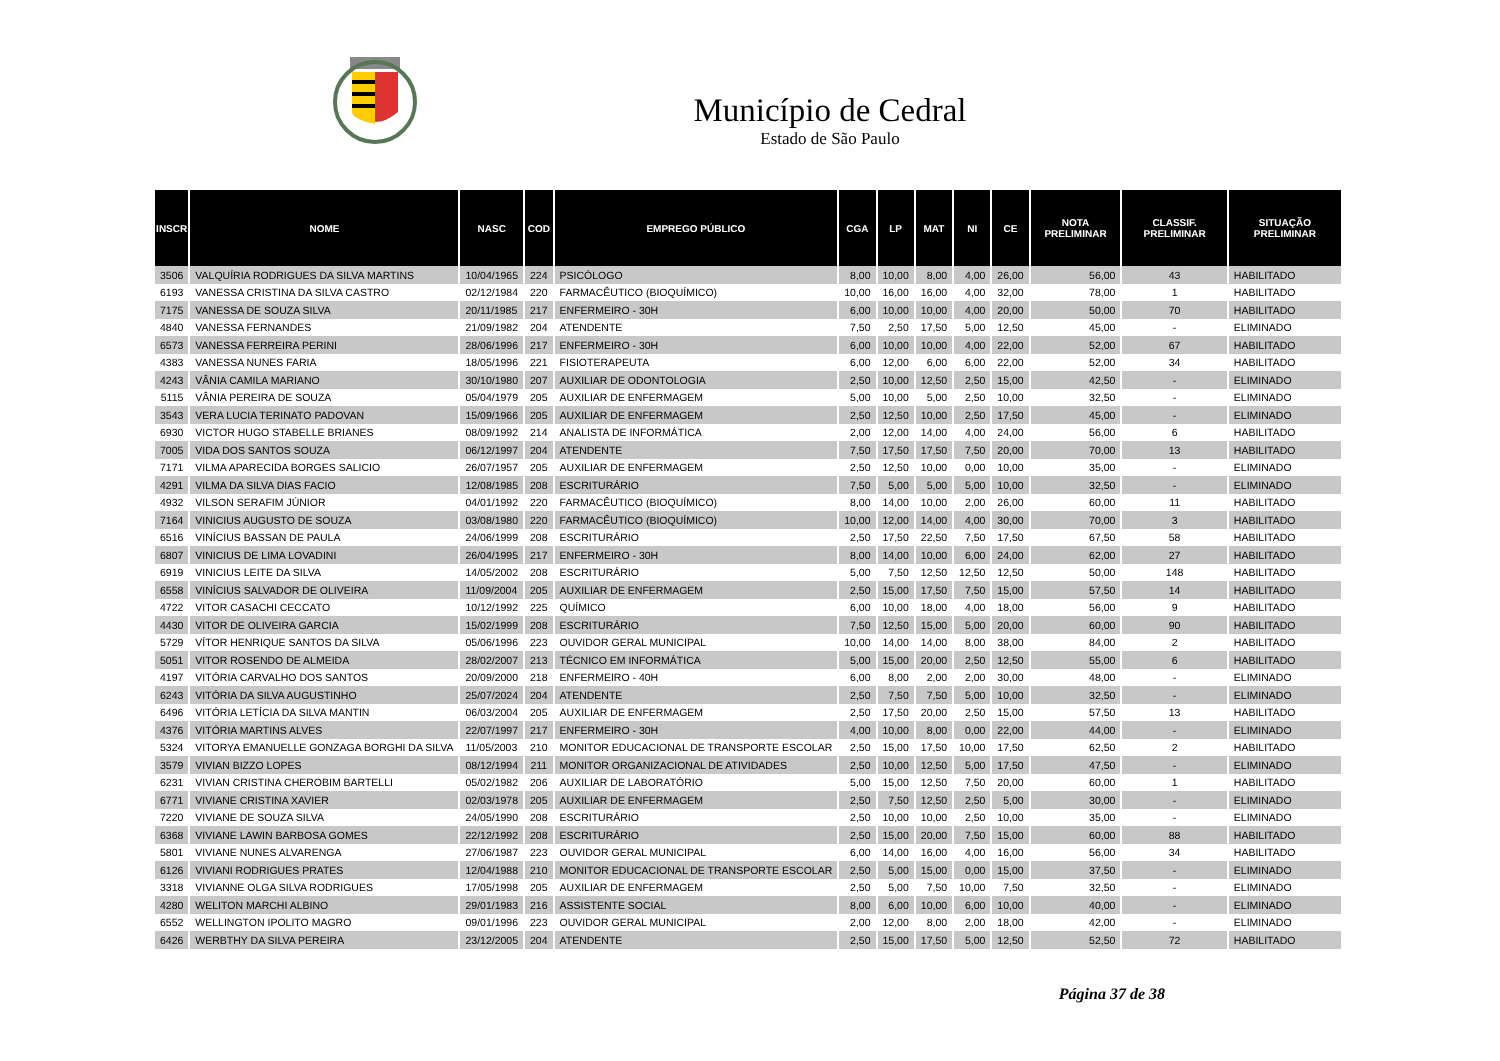Município de Cedral
Estado de São Paulo
| INSCR | NOME | NASC | COD | EMPREGO PÚBLICO | CGA | LP | MAT | NI | CE | NOTA PRELIMINAR | CLASSIF. PRELIMINAR | SITUAÇÃO PRELIMINAR |
| --- | --- | --- | --- | --- | --- | --- | --- | --- | --- | --- | --- | --- |
| 3506 | VALQUÍRIA RODRIGUES DA SILVA MARTINS | 10/04/1965 | 224 | PSICÓLOGO | 8,00 | 10,00 | 8,00 | 4,00 | 26,00 | 56,00 | 43 | HABILITADO |
| 6193 | VANESSA CRISTINA DA SILVA CASTRO | 02/12/1984 | 220 | FARMACÊUTICO (BIOQUÍMICO) | 10,00 | 16,00 | 16,00 | 4,00 | 32,00 | 78,00 | 1 | HABILITADO |
| 7175 | VANESSA DE SOUZA SILVA | 20/11/1985 | 217 | ENFERMEIRO - 30H | 6,00 | 10,00 | 10,00 | 4,00 | 20,00 | 50,00 | 70 | HABILITADO |
| 4840 | VANESSA FERNANDES | 21/09/1982 | 204 | ATENDENTE | 7,50 | 2,50 | 17,50 | 5,00 | 12,50 | 45,00 | - | ELIMINADO |
| 6573 | VANESSA FERREIRA PERINI | 28/06/1996 | 217 | ENFERMEIRO - 30H | 6,00 | 10,00 | 10,00 | 4,00 | 22,00 | 52,00 | 67 | HABILITADO |
| 4383 | VANESSA NUNES FARIA | 18/05/1996 | 221 | FISIOTERAPEUTA | 6,00 | 12,00 | 6,00 | 6,00 | 22,00 | 52,00 | 34 | HABILITADO |
| 4243 | VÂNIA CAMILA MARIANO | 30/10/1980 | 207 | AUXILIAR DE ODONTOLOGIA | 2,50 | 10,00 | 12,50 | 2,50 | 15,00 | 42,50 | - | ELIMINADO |
| 5115 | VÂNIA PEREIRA DE SOUZA | 05/04/1979 | 205 | AUXILIAR DE ENFERMAGEM | 5,00 | 10,00 | 5,00 | 2,50 | 10,00 | 32,50 | - | ELIMINADO |
| 3543 | VERA LUCIA TERINATO PADOVAN | 15/09/1966 | 205 | AUXILIAR DE ENFERMAGEM | 2,50 | 12,50 | 10,00 | 2,50 | 17,50 | 45,00 | - | ELIMINADO |
| 6930 | VICTOR HUGO STABELLE BRIANES | 08/09/1992 | 214 | ANALISTA DE INFORMÁTICA | 2,00 | 12,00 | 14,00 | 4,00 | 24,00 | 56,00 | 6 | HABILITADO |
| 7005 | VIDA DOS SANTOS SOUZA | 06/12/1997 | 204 | ATENDENTE | 7,50 | 17,50 | 17,50 | 7,50 | 20,00 | 70,00 | 13 | HABILITADO |
| 7171 | VILMA APARECIDA BORGES SALICIO | 26/07/1957 | 205 | AUXILIAR DE ENFERMAGEM | 2,50 | 12,50 | 10,00 | 0,00 | 10,00 | 35,00 | - | ELIMINADO |
| 4291 | VILMA DA SILVA DIAS FACIO | 12/08/1985 | 208 | ESCRITURÁRIO | 7,50 | 5,00 | 5,00 | 5,00 | 10,00 | 32,50 | - | ELIMINADO |
| 4932 | VILSON SERAFIM JÚNIOR | 04/01/1992 | 220 | FARMACÊUTICO (BIOQUÍMICO) | 8,00 | 14,00 | 10,00 | 2,00 | 26,00 | 60,00 | 11 | HABILITADO |
| 7164 | VINICIUS AUGUSTO DE SOUZA | 03/08/1980 | 220 | FARMACÊUTICO (BIOQUÍMICO) | 10,00 | 12,00 | 14,00 | 4,00 | 30,00 | 70,00 | 3 | HABILITADO |
| 6516 | VINÍCIUS BASSAN DE PAULA | 24/06/1999 | 208 | ESCRITURÁRIO | 2,50 | 17,50 | 22,50 | 7,50 | 17,50 | 67,50 | 58 | HABILITADO |
| 6807 | VINICIUS DE LIMA LOVADINI | 26/04/1995 | 217 | ENFERMEIRO - 30H | 8,00 | 14,00 | 10,00 | 6,00 | 24,00 | 62,00 | 27 | HABILITADO |
| 6919 | VINICIUS LEITE DA SILVA | 14/05/2002 | 208 | ESCRITURÁRIO | 5,00 | 7,50 | 12,50 | 12,50 | 12,50 | 50,00 | 148 | HABILITADO |
| 6558 | VINÍCIUS SALVADOR DE OLIVEIRA | 11/09/2004 | 205 | AUXILIAR DE ENFERMAGEM | 2,50 | 15,00 | 17,50 | 7,50 | 15,00 | 57,50 | 14 | HABILITADO |
| 4722 | VITOR CASACHI CECCATO | 10/12/1992 | 225 | QUÍMICO | 6,00 | 10,00 | 18,00 | 4,00 | 18,00 | 56,00 | 9 | HABILITADO |
| 4430 | VITOR DE OLIVEIRA GARCIA | 15/02/1999 | 208 | ESCRITURÁRIO | 7,50 | 12,50 | 15,00 | 5,00 | 20,00 | 60,00 | 90 | HABILITADO |
| 5729 | VÍTOR HENRIQUE SANTOS DA SILVA | 05/06/1996 | 223 | OUVIDOR GERAL MUNICIPAL | 10,00 | 14,00 | 14,00 | 8,00 | 38,00 | 84,00 | 2 | HABILITADO |
| 5051 | VITOR ROSENDO DE ALMEIDA | 28/02/2007 | 213 | TÉCNICO EM INFORMÁTICA | 5,00 | 15,00 | 20,00 | 2,50 | 12,50 | 55,00 | 6 | HABILITADO |
| 4197 | VITÓRIA CARVALHO DOS SANTOS | 20/09/2000 | 218 | ENFERMEIRO - 40H | 6,00 | 8,00 | 2,00 | 2,00 | 30,00 | 48,00 | - | ELIMINADO |
| 6243 | VITÓRIA DA SILVA AUGUSTINHO | 25/07/2024 | 204 | ATENDENTE | 2,50 | 7,50 | 7,50 | 5,00 | 10,00 | 32,50 | - | ELIMINADO |
| 6496 | VITÓRIA LETÍCIA DA SILVA MANTIN | 06/03/2004 | 205 | AUXILIAR DE ENFERMAGEM | 2,50 | 17,50 | 20,00 | 2,50 | 15,00 | 57,50 | 13 | HABILITADO |
| 4376 | VITÓRIA MARTINS ALVES | 22/07/1997 | 217 | ENFERMEIRO - 30H | 4,00 | 10,00 | 8,00 | 0,00 | 22,00 | 44,00 | - | ELIMINADO |
| 5324 | VITORYA EMANUELLE GONZAGA BORGHI DA SILVA | 11/05/2003 | 210 | MONITOR EDUCACIONAL DE TRANSPORTE ESCOLAR | 2,50 | 15,00 | 17,50 | 10,00 | 17,50 | 62,50 | 2 | HABILITADO |
| 3579 | VIVIAN BIZZO LOPES | 08/12/1994 | 211 | MONITOR ORGANIZACIONAL DE ATIVIDADES | 2,50 | 10,00 | 12,50 | 5,00 | 17,50 | 47,50 | - | ELIMINADO |
| 6231 | VIVIAN CRISTINA CHEROBIM BARTELLI | 05/02/1982 | 206 | AUXILIAR DE LABORATÓRIO | 5,00 | 15,00 | 12,50 | 7,50 | 20,00 | 60,00 | 1 | HABILITADO |
| 6771 | VIVIANE CRISTINA XAVIER | 02/03/1978 | 205 | AUXILIAR DE ENFERMAGEM | 2,50 | 7,50 | 12,50 | 2,50 | 5,00 | 30,00 | - | ELIMINADO |
| 7220 | VIVIANE DE SOUZA SILVA | 24/05/1990 | 208 | ESCRITURÁRIO | 2,50 | 10,00 | 10,00 | 2,50 | 10,00 | 35,00 | - | ELIMINADO |
| 6368 | VIVIANE LAWIN BARBOSA GOMES | 22/12/1992 | 208 | ESCRITURÁRIO | 2,50 | 15,00 | 20,00 | 7,50 | 15,00 | 60,00 | 88 | HABILITADO |
| 5801 | VIVIANE NUNES ALVARENGA | 27/06/1987 | 223 | OUVIDOR GERAL MUNICIPAL | 6,00 | 14,00 | 16,00 | 4,00 | 16,00 | 56,00 | 34 | HABILITADO |
| 6126 | VIVIANI RODRIGUES PRATES | 12/04/1988 | 210 | MONITOR EDUCACIONAL DE TRANSPORTE ESCOLAR | 2,50 | 5,00 | 15,00 | 0,00 | 15,00 | 37,50 | - | ELIMINADO |
| 3318 | VIVIANNE OLGA SILVA RODRIGUES | 17/05/1998 | 205 | AUXILIAR DE ENFERMAGEM | 2,50 | 5,00 | 7,50 | 10,00 | 7,50 | 32,50 | - | ELIMINADO |
| 4280 | WELITON MARCHI ALBINO | 29/01/1983 | 216 | ASSISTENTE SOCIAL | 8,00 | 6,00 | 10,00 | 6,00 | 10,00 | 40,00 | - | ELIMINADO |
| 6552 | WELLINGTON IPOLITO MAGRO | 09/01/1996 | 223 | OUVIDOR GERAL MUNICIPAL | 2,00 | 12,00 | 8,00 | 2,00 | 18,00 | 42,00 | - | ELIMINADO |
| 6426 | WERBTHY DA SILVA PEREIRA | 23/12/2005 | 204 | ATENDENTE | 2,50 | 15,00 | 17,50 | 5,00 | 12,50 | 52,50 | 72 | HABILITADO |
Página 37 de 38